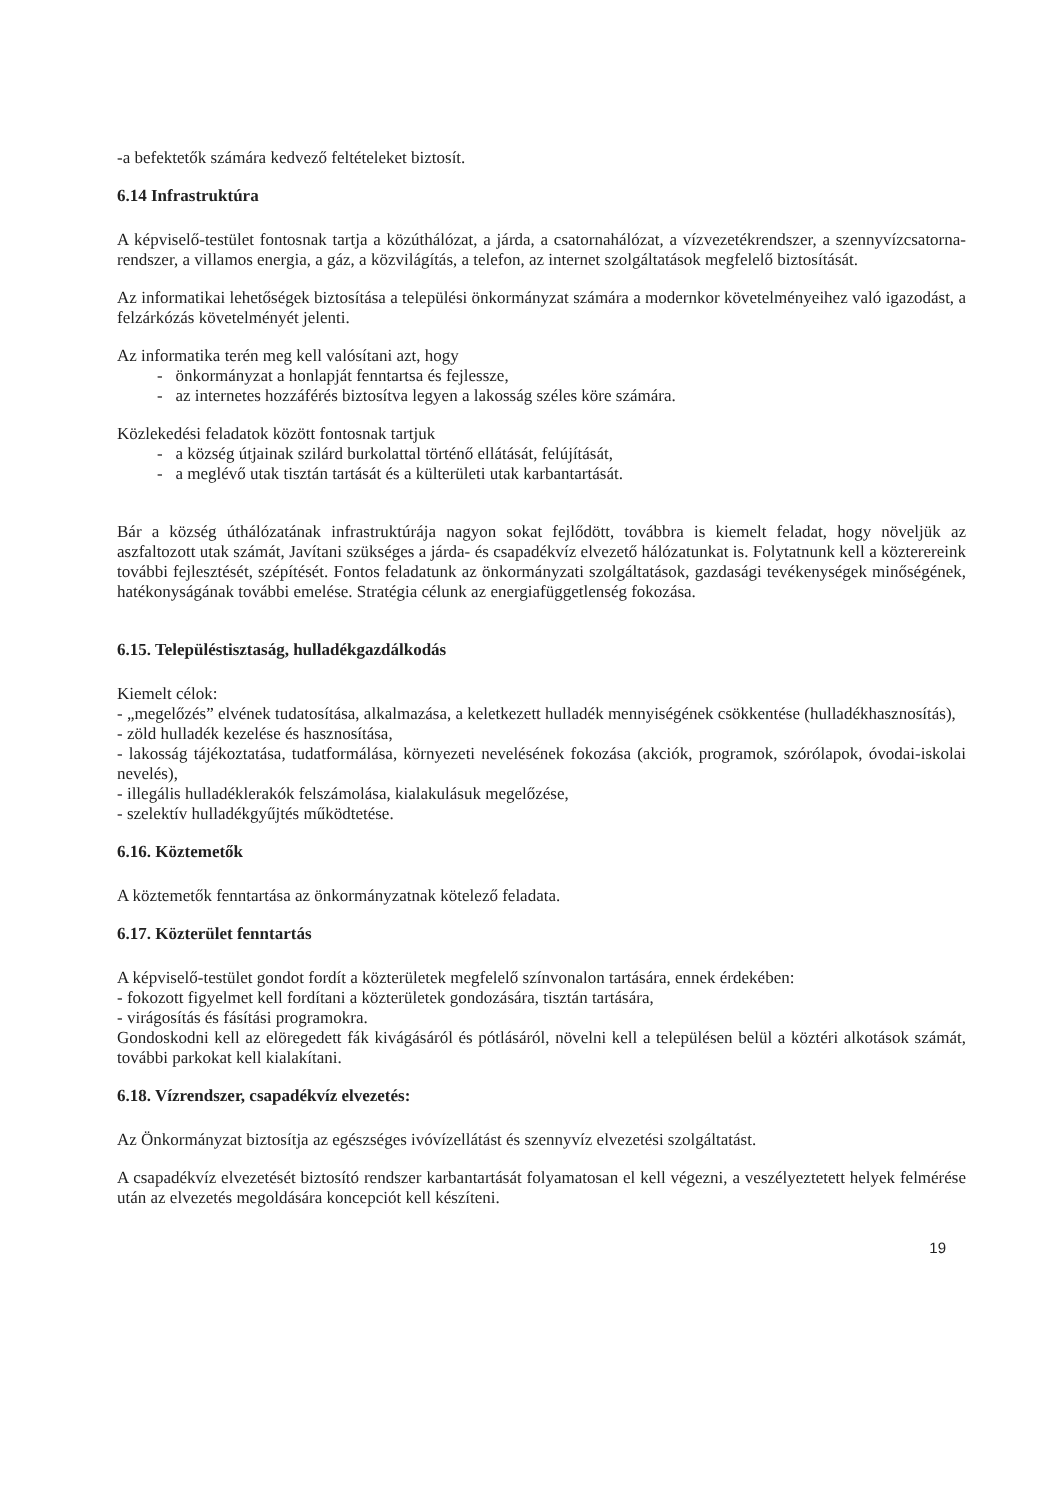-a befektetők számára kedvező feltételeket biztosít.
6.14 Infrastruktúra
A képviselő-testület fontosnak tartja a közúthálózat, a járda, a csatornahálózat, a vízvezetékrendszer, a szennyvízcsatorna-rendszer, a villamos energia, a gáz, a közvilágítás, a telefon, az internet szolgáltatások megfelelő biztosítását.
Az informatikai lehetőségek biztosítása a települési önkormányzat számára a modernkor követelményeihez való igazodást, a felzárkózás követelményét jelenti.
Az informatika terén meg kell valósítani azt, hogy
- önkormányzat a honlapját fenntartsa és fejlessze,
- az internetes hozzáférés biztosítva legyen a lakosság széles köre számára.
Közlekedési feladatok között fontosnak tartjuk
- a község útjainak szilárd burkolattal történő ellátását, felújítását,
- a meglévő utak tisztán tartását és a külterületi utak karbantartását.
Bár a község úthálózatának infrastruktúrája nagyon sokat fejlődött, továbbra is kiemelt feladat, hogy növeljük az aszfaltozott utak számát, Javítani szükséges a járda- és csapadékvíz elvezető hálózatunkat is. Folytatnunk kell a közterereink további fejlesztését, szépítését. Fontos feladatunk az önkormányzati szolgáltatások, gazdasági tevékenységek minőségének, hatékonyságának további emelése. Stratégia célunk az energiafüggetlenség fokozása.
6.15. Településtisztaság, hulladékgazdálkodás
Kiemelt célok:
- „megelőzés” elvének tudatosítása, alkalmazása, a keletkezett hulladék mennyiségének csökkentése (hulladékhasznosítás),
- zöld hulladék kezelése és hasznosítása,
- lakosság tájékoztatása, tudatformálása, környezeti nevelésének fokozása (akciók, programok, szórólapok, óvodai-iskolai nevelés),
- illegális hulladéklerakók felszámolása, kialakulásuk megelőzése,
- szelektív hulladékgyűjtés működtetése.
6.16. Köztemetők
A köztemetők fenntartása az önkormányzatnak kötelező feladata.
6.17. Közterület fenntartás
A képviselő-testület gondot fordít a közterületek megfelelő színvonalon tartására, ennek érdekében:
- fokozott figyelmet kell fordítani a közterületek gondozására, tisztán tartására,
- virágosítás és fásítási programokra.
Gondoskodni kell az elöregedett fák kivágásáról és pótlásáról, növelni kell a településen belül a köztéri alkotások számát, további parkokat kell kialakítani.
6.18. Vízrendszer, csapadékvíz elvezetés:
Az Önkormányzat biztosítja az egészséges ivóvízellátást és szennyvíz elvezetési szolgáltatást.
A csapadékvíz elvezetését biztosító rendszer karbantartását folyamatosan el kell végezni, a veszélyeztetett helyek felmérése után az elvezetés megoldására koncepciót kell készíteni.
19